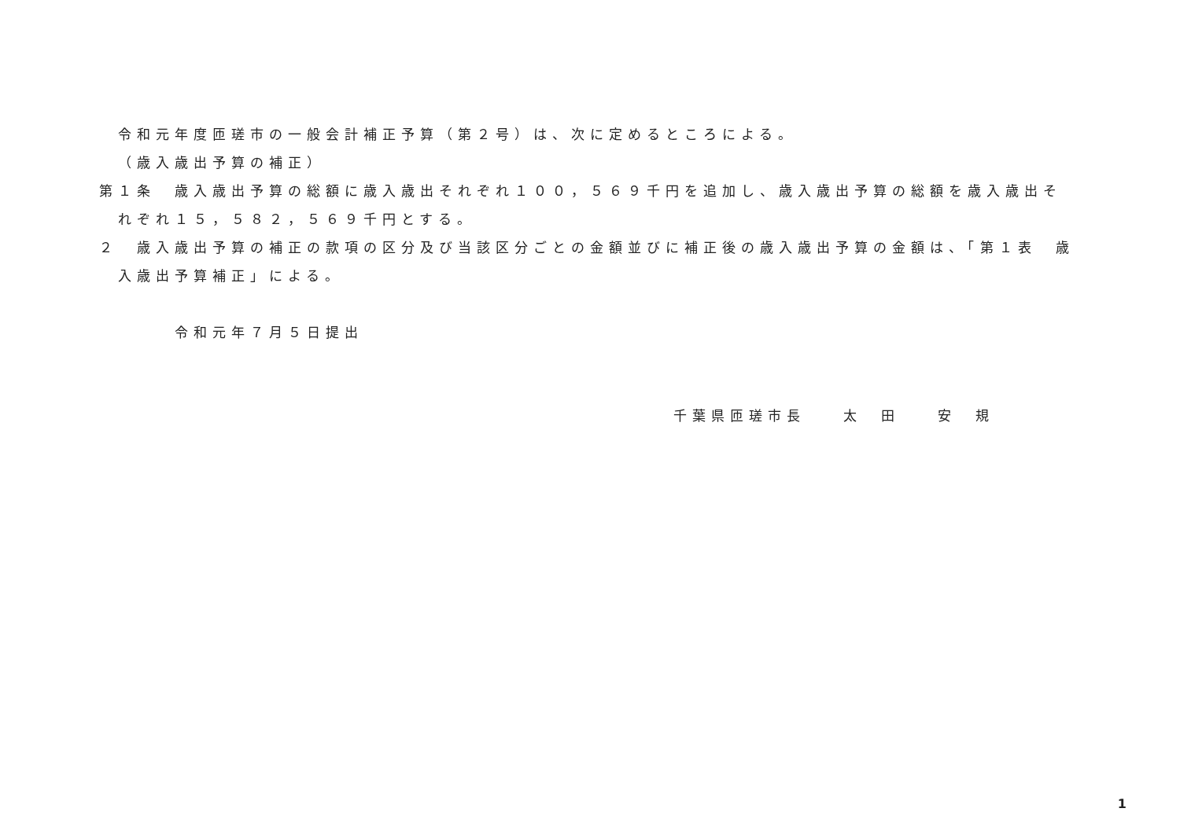令和元年度匝瑳市の一般会計補正予算（第２号）は、次に定めるところによる。
（歳入歳出予算の補正）
第１条　歳入歳出予算の総額に歳入歳出それぞれ１００，５６９千円を追加し、歳入歳出予算の総額を歳入歳出それぞれ１５，５８２，５６９千円とする。
２　歳入歳出予算の補正の款項の区分及び当該区分ごとの金額並びに補正後の歳入歳出予算の金額は、「第１表　歳入歳出予算補正」による。
令和元年７月５日提出
千葉県匝瑳市長　　太　田　　安　規
1